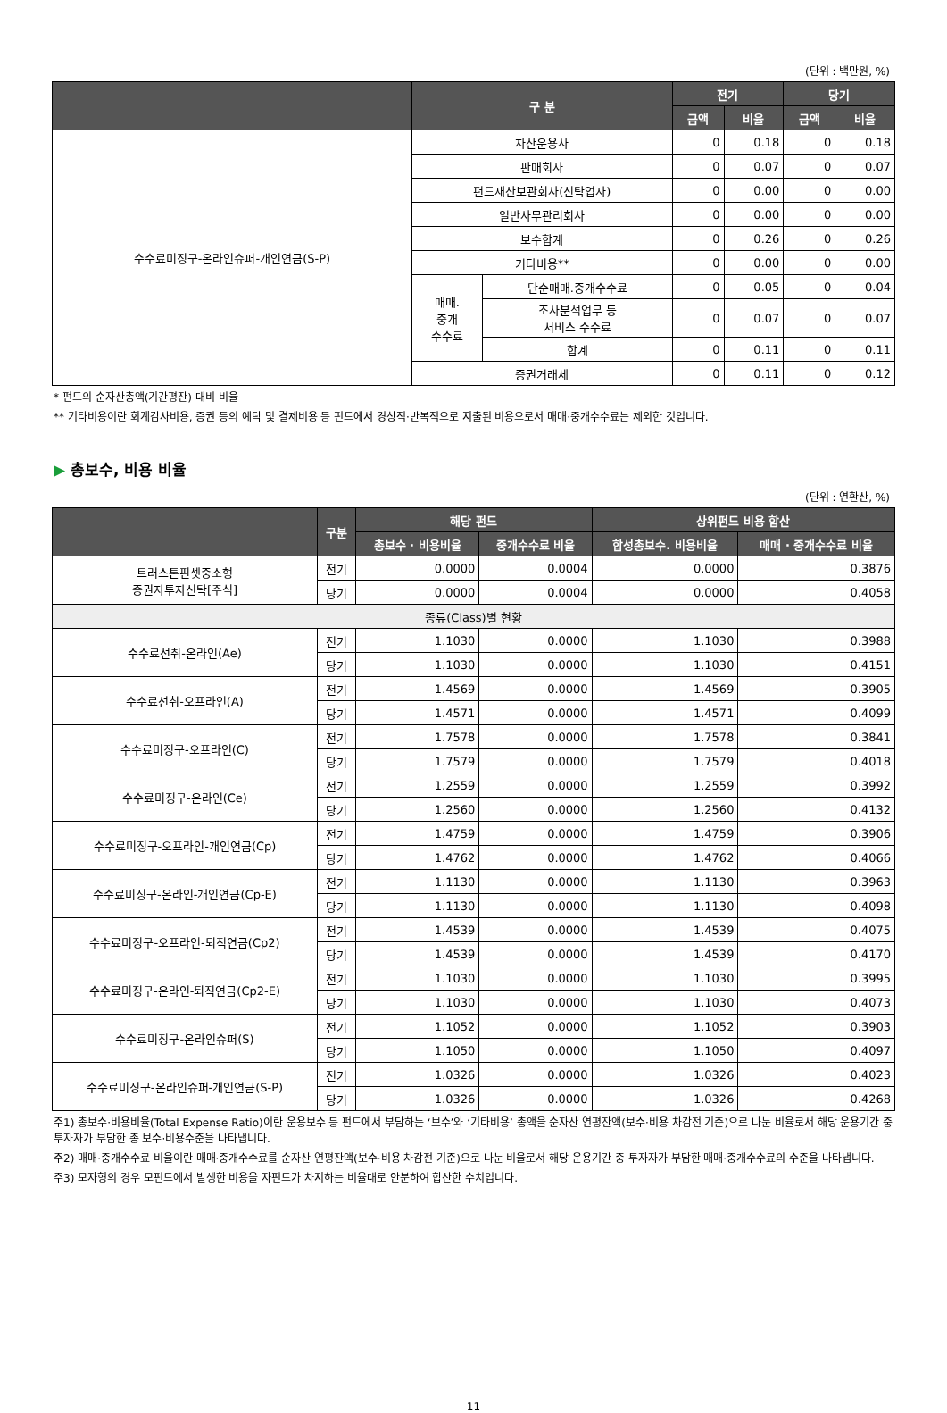(단위 : 백만원, %)
| | 구 분 | | 전기 | | 당기 | |
| --- | --- | --- | --- | --- | --- | --- |
| | | | 금액 | 비율 | 금액 | 비율 |
| 수수료미징구-온라인슈퍼-개인연금(S-P) | 자산운용사 | | 0 | 0.18 | 0 | 0.18 |
| | 판매회사 | | 0 | 0.07 | 0 | 0.07 |
| | 펀드재산보관회사(신탁업자) | | 0 | 0.00 | 0 | 0.00 |
| | 일반사무관리회사 | | 0 | 0.00 | 0 | 0.00 |
| | 보수합계 | | 0 | 0.26 | 0 | 0.26 |
| | 기타비용** | | 0 | 0.00 | 0 | 0.00 |
| | 매매. 중개 수수료 | 단순매매.중개수수료 | 0 | 0.05 | 0 | 0.04 |
| | | 조사분석업무 등 서비스 수수료 | 0 | 0.07 | 0 | 0.07 |
| | | 합계 | 0 | 0.11 | 0 | 0.11 |
| | 증권거래세 | | 0 | 0.11 | 0 | 0.12 |
* 펀드의 순자산총액(기간평잔) 대비 비율
** 기타비용이란 회계감사비용, 증권 등의 예탁 및 결제비용 등 펀드에서 경상적·반복적으로 지출된 비용으로서 매매·중개수수료는 제외한 것입니다.
▶ 총보수, 비용 비율
(단위 : 연환산, %)
| | 구분 | 해당 펀드 | | 상위펀드 비용 합산 | |
| --- | --- | --- | --- | --- | --- |
| | | 총보수 · 비용비율 | 중개수수료 비율 | 합성총보수. 비용비율 | 매매 · 중개수수료 비율 |
| 트러스톤핀셋중소형 증권자투자신탁[주식] | 전기 | 0.0000 | 0.0004 | 0.0000 | 0.3876 |
| | 당기 | 0.0000 | 0.0004 | 0.0000 | 0.4058 |
| 종류(Class)별 현황 | | | | | |
| 수수료선취-온라인(Ae) | 전기 | 1.1030 | 0.0000 | 1.1030 | 0.3988 |
| | 당기 | 1.1030 | 0.0000 | 1.1030 | 0.4151 |
| 수수료선취-오프라인(A) | 전기 | 1.4569 | 0.0000 | 1.4569 | 0.3905 |
| | 당기 | 1.4571 | 0.0000 | 1.4571 | 0.4099 |
| 수수료미징구-오프라인(C) | 전기 | 1.7578 | 0.0000 | 1.7578 | 0.3841 |
| | 당기 | 1.7579 | 0.0000 | 1.7579 | 0.4018 |
| 수수료미징구-온라인(Ce) | 전기 | 1.2559 | 0.0000 | 1.2559 | 0.3992 |
| | 당기 | 1.2560 | 0.0000 | 1.2560 | 0.4132 |
| 수수료미징구-오프라인-개인연금(Cp) | 전기 | 1.4759 | 0.0000 | 1.4759 | 0.3906 |
| | 당기 | 1.4762 | 0.0000 | 1.4762 | 0.4066 |
| 수수료미징구-온라인-개인연금(Cp-E) | 전기 | 1.1130 | 0.0000 | 1.1130 | 0.3963 |
| | 당기 | 1.1130 | 0.0000 | 1.1130 | 0.4098 |
| 수수료미징구-오프라인-퇴직연금(Cp2) | 전기 | 1.4539 | 0.0000 | 1.4539 | 0.4075 |
| | 당기 | 1.4539 | 0.0000 | 1.4539 | 0.4170 |
| 수수료미징구-온라인-퇴직연금(Cp2-E) | 전기 | 1.1030 | 0.0000 | 1.1030 | 0.3995 |
| | 당기 | 1.1030 | 0.0000 | 1.1030 | 0.4073 |
| 수수료미징구-온라인슈퍼(S) | 전기 | 1.1052 | 0.0000 | 1.1052 | 0.3903 |
| | 당기 | 1.1050 | 0.0000 | 1.1050 | 0.4097 |
| 수수료미징구-온라인슈퍼-개인연금(S-P) | 전기 | 1.0326 | 0.0000 | 1.0326 | 0.4023 |
| | 당기 | 1.0326 | 0.0000 | 1.0326 | 0.4268 |
주1) 총보수·비용비율(Total Expense Ratio)이란 운용보수 등 펀드에서 부담하는 ‘보수’와 ‘기타비용’ 총액을 순자산 연평잔액(보수·비용 차감전 기준)으로 나눈 비율로서 해당 운용기간 중 투자자가 부담한 총 보수·비용수준을 나타냅니다.
주2) 매매·중개수수료 비율이란 매매·중개수수료를 순자산 연평잔액(보수·비용 차감전 기준)으로 나눈 비율로서 해당 운용기간 중 투자자가 부담한 매매·중개수수료의 수준을 나타냅니다.
주3) 모자형의 경우 모펀드에서 발생한 비용을 자펀드가 차지하는 비율대로 안분하여 합산한 수치입니다.
11